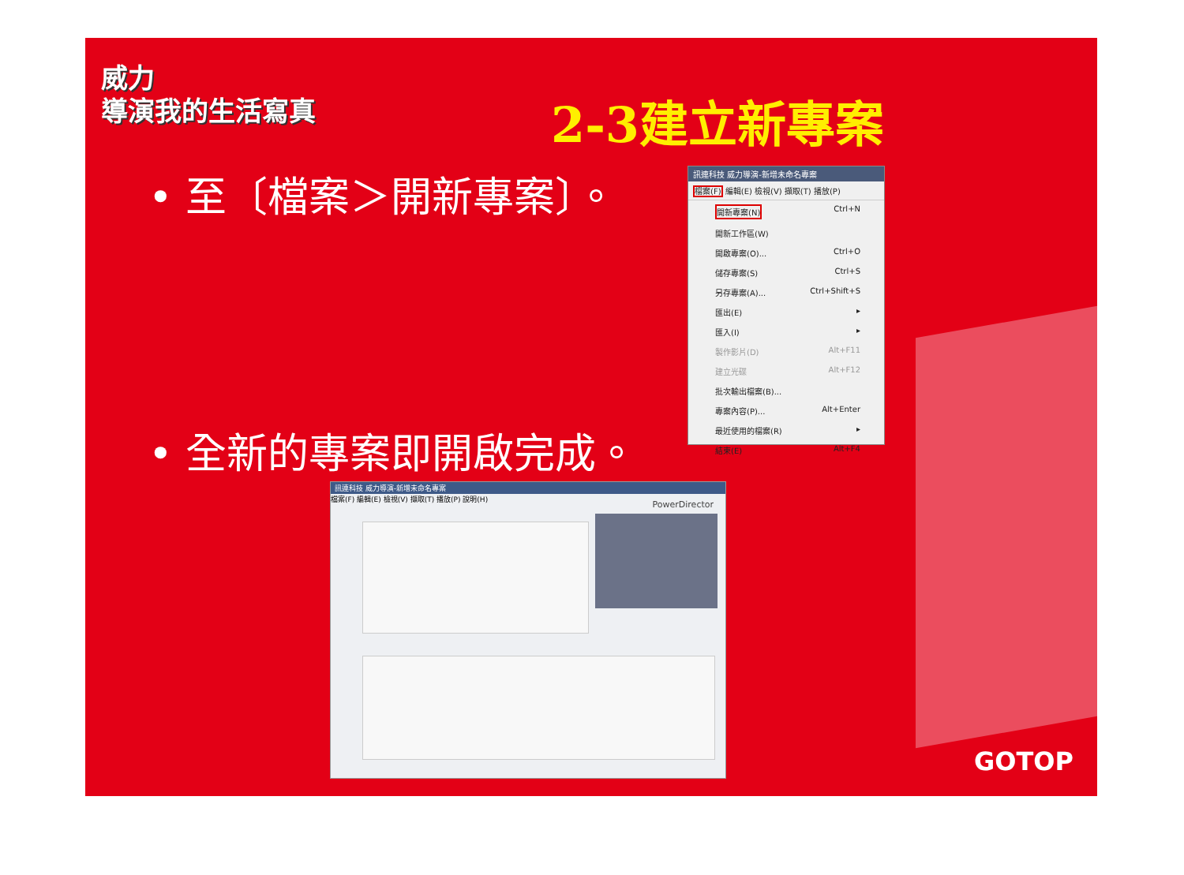威力
導演我的生活寫真
2-3建立新專案
• 至〔檔案＞開新專案〕。
訊連科技 威力導演-新增未命名專案
檔案(F) 編輯(E) 檢視(V) 擷取(T) 播放(P)
開新專案(N) Ctrl+N
開新工作區(W)
開啟專案(O)... Ctrl+O
儲存專案(S) Ctrl+S
另存專案(A)... Ctrl+Shift+S
匯出(E) ▸
匯入(I) ▸
製作影片(D) Alt+F11
建立光碟 Alt+F12
批次輸出檔案(B)...
專案內容(P)... Alt+Enter
最近使用的檔案(R) ▸
結束(E) Alt+F4
• 全新的專案即開啟完成。
訊連科技 威力導演-新增未命名專案
檔案(F) 編輯(E) 檢視(V) 擷取(T) 播放(P) 說明(H)
PowerDirector
GOTOP